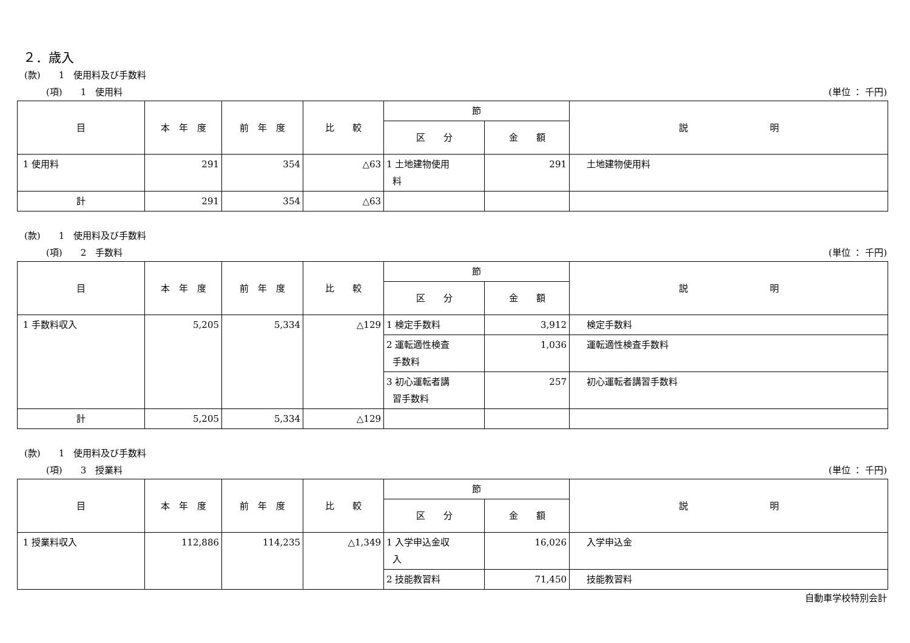２．歳入
(款)　　1　使用料及び手数料
(項)　　1　使用料 (単位 ： 千円)
| 目 | 本 年 度 | 前 年 度 | 比 較 | 節 | | 説 明 |
| --- | --- | --- | --- | --- | --- | --- |
| | | | | 区 分 | 金 額 | |
| 1 使用料 | 291 | 354 | △63 | 1 土地建物使用 料 | 291 | 土地建物使用料 |
| 計 | 291 | 354 | △63 | | | |
(款)　　1　使用料及び手数料
(項)　　2　手数料 (単位 ： 千円)
| 目 | 本 年 度 | 前 年 度 | 比 較 | 節 | | 説 明 |
| --- | --- | --- | --- | --- | --- | --- |
| | | | | 区 分 | 金 額 | |
| 1 手数料収入 | 5,205 | 5,334 | △129 | 1 検定手数料 | 3,912 | 検定手数料 |
| | | | | 2 運転適性検査 手数料 | 1,036 | 運転適性検査手数料 |
| | | | | 3 初心運転者講 習手数料 | 257 | 初心運転者講習手数料 |
| 計 | 5,205 | 5,334 | △129 | | | |
(款)　　1　使用料及び手数料
(項)　　3　授業料 (単位 ： 千円)
| 目 | 本 年 度 | 前 年 度 | 比 較 | 節 | | 説 明 |
| --- | --- | --- | --- | --- | --- | --- |
| | | | | 区 分 | 金 額 | |
| 1 授業料収入 | 112,886 | 114,235 | △1,349 | 1 入学申込金収 入 | 16,026 | 入学申込金 |
| | | | | 2 技能教習料 | 71,450 | 技能教習料 |
自動車学校特別会計